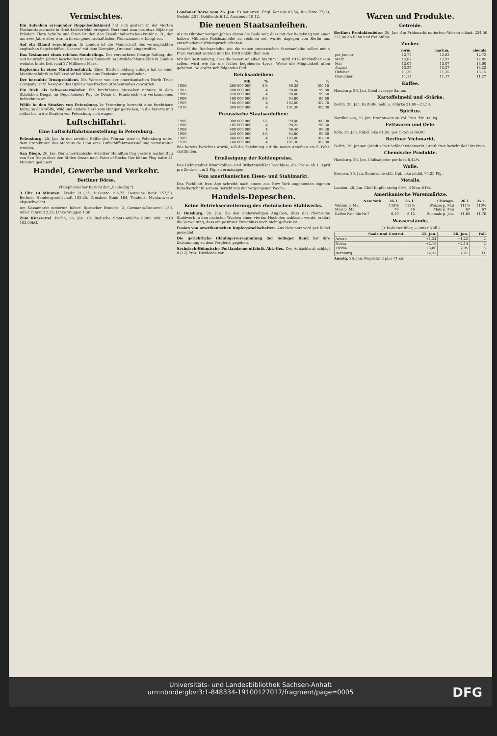Vermischtes.
Ein Aufsehen erregender Doppelselbstmord hat sich gestern in der vierten Nachmittagsstunde in Groß-Lichterfelde ereignet. Dort fand man das etwa 50jährige Fräulein Klara Schulte und ihren Bruder, den Eisenbahnbetriebssekretär a. D., der um zwei Jahre älter war, in ihrem gemeinschaftlichen Wohnzimmer erhängt vor.
Auf ein Eiland verschlagen. In London ist die Mannschaft des verunglückten englischen Segelschiffes „Deccan" mit dem Dampfer „Orcoma" eingetroffen.
Das Testament eines reichen Sonderlings. Der verstorbene George Salting, der seit neunzehn Jahren bescheiden in zwei Zimmern im Strohdachhaus-Klub in London wohnte, hinterließ rund 27 Millionen Mark.
Explosion in einer Munitionsfabrik. Einer Blättermeldung zufolge hat in einer Munitionsfabrik in Wöllersdorf bei Wien eine Explosion stattgefunden.
Der beraubte Trustpräsident. Mr. Werner von der amerikanischen North Trust Company ist in Newyork das Opfer eines frechen Straßenraubes geworden.
Ein Dieb als Schwestermörder. Ein furchtbares Massaker richtete in dem Städtchen Diogat im Departement Puy de Dôme in Frankreich ein verkommenes Individuum an.
Wölfe in den Straßen von Petersburg. In Petersburg herrscht eine furchtbare Kälte, so daß Wölfe, Wild und andere Tiere vom Hunger getrieben, in die Vororte und selbst bis in die Straßen von Petersburg sich wagen.
Luftschiffahrt.
Eine Luftschiffahrtsausstellung in Petersburg.
Petersburg, 25. Jan. In der zweiten Hälfte des Februar wird in Petersburg unter dem Protektorat des Marquis de Dion eine Luftschiffahrtsausstellung veranstaltet werden.
San Diego, 26. Jan. Der amerikanische Aviatiker Hamilton flog gestern nachmittag von San Diego über den Stillen Ozean nach Point of Rocks. Der kühne Flug hatte 41 Minuten gedauert.
Handel, Gewerbe und Verkehr.
Berliner Börse.
(Telephonischer Bericht der „Saale-Ztg.")
3 Uhr 10 Minuten. Kredit 211,25, Diskonto 196,75, Deutsche Bank 257,50, Berliner Handelsgesellschaft 183,25, Dresdner Bank 164. Tendenz: Montanwerte abgeschwächt.
Am Kassamarkt notierten höher: Rostocker Brauerei 2, Germania-Brauerei 1,50, Adler Fahrrad 2,25, Linke Waggon 1,50.
Zum Kurszettel. Berlin, 26. Jan. 4% Badische Staats-Anleihe 08/09 unk. 1918 102,00bG.
Londoner Börse vom 26. Jan. Es notierten: Engl. Konsols 82,56, Rio Tinto 77,00, Geduld 2,87, Goldfields 6,12, Anaconda 10,12.
Die neuen Staatsanleihen.
Als im Oktober vorigen Jahres davon die Rede war, dass mit der Begebung von einer halben Milliarde Reichsanleihe zu rechnen sei, wurde dagegen von Berlin aus entschiedener Widerspruch erhoben.
Sowohl die Reichsanleihe wie die neuen preussischen Staatsanleihe sollen mit 4 Proz. verzinst werden und bis 1918 unkündbar sein.
Mit der Bestimmung, dass die neuen Anleihen bis zum 1. April 1918 unkündbar sein sollen, wird wie für die früher begebenen 4proz. Werte die Möglichkeit offen gehalten. So ergibt sich folgendes Bild:
Reichsanleihen:
| | Mk. | % | % | % |
| --- | --- | --- | --- | --- |
| 1906 | 260 000 000 | 3½ | 99,38 | 100,10 |
| 1907 | 200 000 000 | 4 | 98,00 | 99,00 |
| 1908 | 250 000 000 | 4 | 98,40 | 99,50 |
| 1909 | 160 000 000 | 3½ | 94,80 | 95,60 |
| 1909 | 160 000 000 | 4 | 102,00 | 102,70 |
| 1910 | 340 000 000 | 4 | 101,30 | 102,00 |
Preussische Staatsanleihen:
| 1906 | 300 000 000 | 3½ | 99,40 | 100,00 |
| 1908 | 181 000 000 | 4 | 98,25 | 98,50 |
| 1908 | 400 000 000 | 4 | 98,40 | 99,30 |
| 1909 | 240 000 000 | 3½ | 94,80 | 95,60 |
| 1909 | 240 000 000 | 4 | 102,00 | 102,70 |
| 1910 | 140 000 000 | 4 | 101,30 | 102,00 |
Wie bereits berichtet wurde, soll die Zeichnung auf die neuen Anleihen am 5. Febr. stattfinden.
Ermässigung der Kohlenpreise.
Das Helmstedter Braunkohlen- und Brikettsyndikat beschloss, die Preise ab 1. April pro Zentner um 2 Pfg. zu ermässigen.
Vom amerikanischen Eisen- und Stahlmarkt.
Das Fachblatt Iron Age schreibt nach einem aus New York zugehenden eigenen Kabelbericht in seinem Bericht von der vergangenen Woche.
Handels-Depeschen.
Keine Betriebserweiterung des rheinischen Stahlwerks.
H. Duisburg, 26. Jan. Zu den anderweitigen Angaben, dass das rheinische Stahlwerk in den nächsten Wochen einen vierten Hochofen anblasen werde, erklärt die Verwaltung, dass ein positiver Entschluss noch nicht gefasst ist.
Fusion von amerikanischen Kupfergesellschaften. Aus New port wird per Kabel gemeldet.
Die gerichtliche Gläubigerversammlung der Solinger Bank hat ihre Zustimmung zu dem Vergleich gegeben.
Sächsisch-Böhmische Portlandzementfabrik Akt.-Ges. Der Aufsichtsrat schlägt 8 (12) Proz. Dividende vor.
Waren und Produkte.
Getreide.
Berliner Produktenbörse 26. Jan. Am Frühmarkt notierten: Weizen inländ. 224,00 227,00 ab Bahn und frei Mühle.
Zucker.
| | vorm. | nachm. | abends |
| --- | --- | --- | --- |
| per Januar | 12,77 | 12,82 | 12,72 |
| März | 12,82 | 12,97 | 12,85 |
| Mai | 13,07 | 13,07 | 13,00 |
| August | 13,27 | 13,27 | 13,22 |
| Oktober | 11,30 | 11,35 | 13,15 |
| Dezember | 11,17 | 11,17 | 11,27 |
Kaffee.
Hamburg, 26. Jan. Good average Santos
Kartoffelmehl und -Stärke.
Berlin, 26. Jan. Kartoffelmehl u. -Stärke 21,00—21,50.
Spiritus.
Nordhausen, 26. Jan. Branntwein 40 Vol. Proz. für 100 kg.
Fettwaren und Oele.
Köln, 26. Jan. Rüböl loko 61,50, per Oktober 60,00.
Berliner Viehmarkt.
Berlin, 26. Januar. (Städtischer Schlachtviehmarkt.) Amtlicher Bericht der Direktion.
Chemische Produkte.
Hamburg, 26. Jan. Chilisalpeter per loko 8,42½.
Wolle.
Bremen, 26. Jan. Baumwolle still. Upl. loko middl. 74,25 Pfg.
Metalle.
London, 26. Jan. Chili-Kupfer stetig 60⅞, 3 Mon. 61⅝.
Amerikanische Warenmärkte.
| New York. | 26.1. | 25.1. | Chicago. | 26.1. | 25.1. |
| --- | --- | --- | --- | --- | --- |
| Weizen p. Mai | 118⅞ | 118⅝ | Weizen p. Mai | 111⅞ | 110½ |
| Mais p. Mai | 76 | 76 | Mais p. Mai | 67 | 67 |
| Kaffee Fair Rio Nr.7 | 8,10 | 8,12 | Schmalz p. Jan. | 11,85 | 11,70 |
Wasserstände.
(+ bedeutet über, — unter Null.)
| Saale und Unstrut. | 25. Jan. | 26. Jan. | Fall |
| --- | --- | --- | --- |
| Artern | +1,24 | +1,22 | 2 |
| Nebra | +2,16 | +2,14 | 2 |
| Trotha | +3,00 | +2,95 | 5 |
| Bernburg | +2,32 | +2,21 | 11 |
Aussig, 26. Jan. Pegelstand plus 71 cm.
Universitäts- und Landesbibliothek Sachsen-Anhalt
urn:nbn:de:gbv:3:1-848334-19100127017/fragment/page=0005
DFG